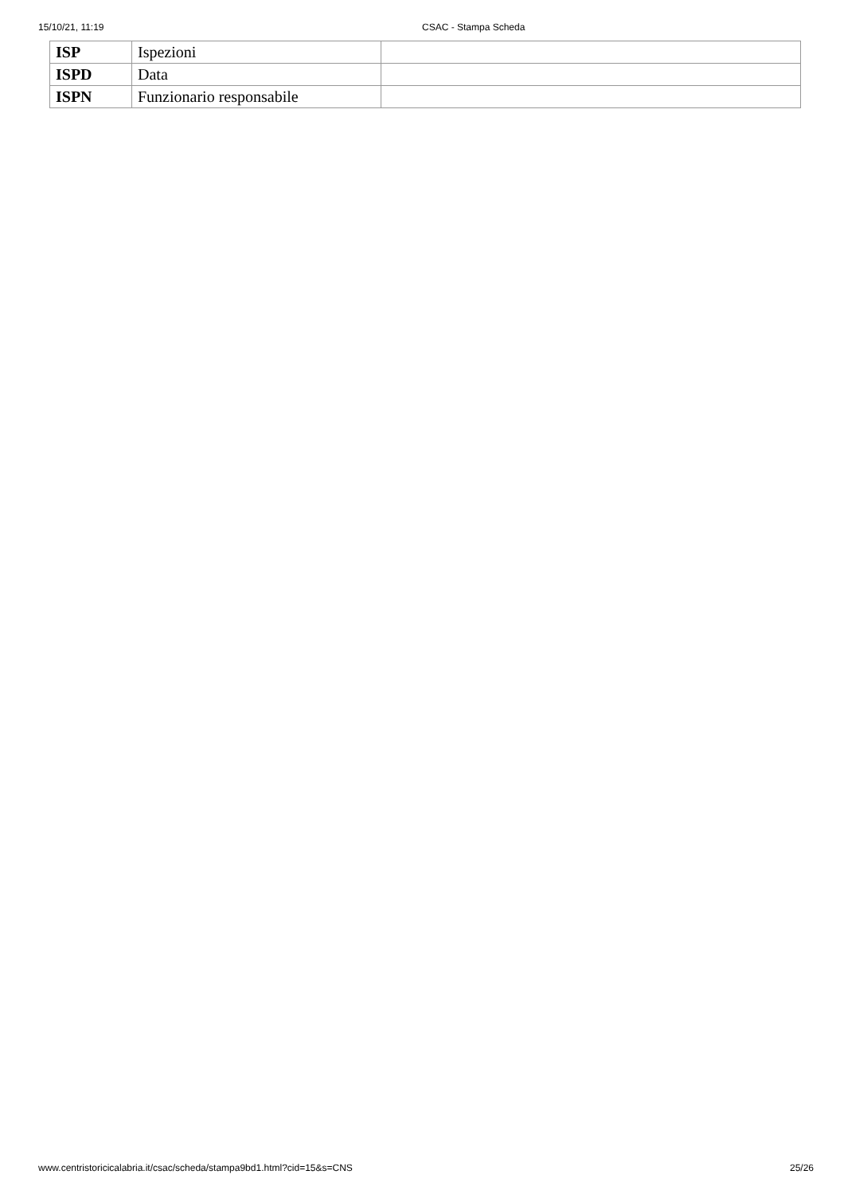15/10/21, 11:19 CSAC - Stampa Scheda
| ISP | Ispezioni | |
| ISPD | Data | |
| ISPN | Funzionario responsabile | |
www.centristoricicalabria.it/csac/scheda/stampa9bd1.html?cid=15&s=CNS 25/26